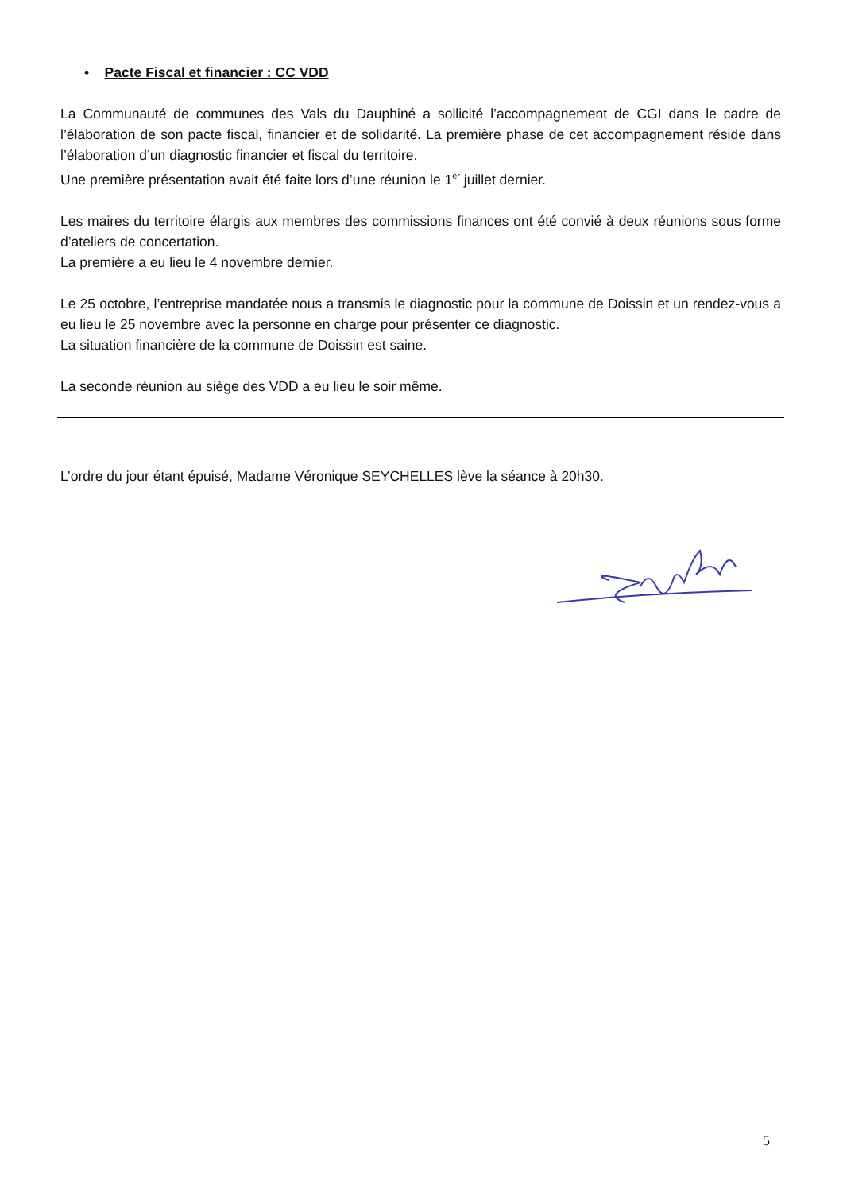• Pacte Fiscal et financier : CC VDD
La Communauté de communes des Vals du Dauphiné a sollicité l’accompagnement de CGI dans le cadre de l’élaboration de son pacte fiscal, financier et de solidarité. La première phase de cet accompagnement réside dans l’élaboration d’un diagnostic financier et fiscal du territoire.
Une première présentation avait été faite lors d’une réunion le 1<sup>er</sup> juillet dernier.
Les maires du territoire élargis aux membres des commissions finances ont été convié à deux réunions sous forme d’ateliers de concertation.
La première a eu lieu le 4 novembre dernier.
Le 25 octobre, l’entreprise mandatée nous a transmis le diagnostic pour la commune de Doissin et un rendez-vous a eu lieu le 25 novembre avec la personne en charge pour présenter ce diagnostic.
La situation financière de la commune de Doissin est saine.
La seconde réunion au siège des VDD a eu lieu le soir même.
L’ordre du jour étant épuisé, Madame Véronique SEYCHELLES lève la séance à 20h30.
5